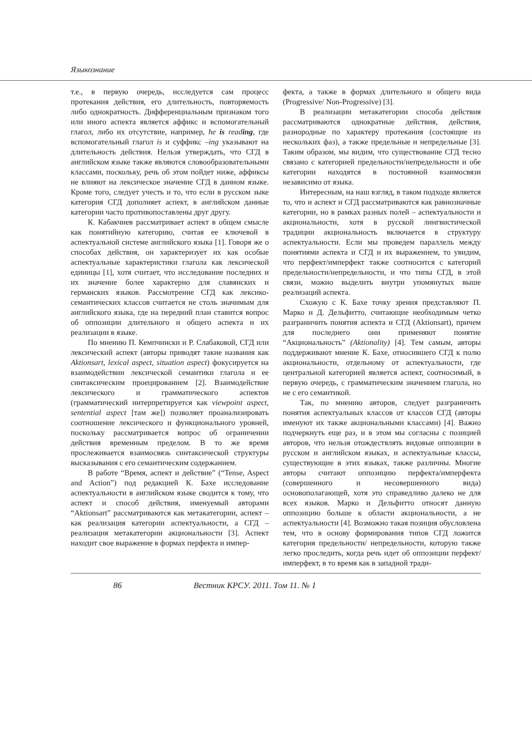Языкознание
т.е., в первую очередь, исследуется сам процесс протекания действия, его длительность, повторяемость либо однократность. Дифференциальным признаком того или иного аспекта является аффикс и вспомогательный глагол, либо их отсутствие, например, he is reading, где вспомогательный глагол is и суффикс –ing указывают на длительность действия. Нельзя утверждать, что СГД в английском языке также являются словообразовательными классами, поскольку, речь об этом пойдет ниже, аффиксы не влияют на лексическое значение СГД в данном языке. Кроме того, следует учесть и то, что если в русском зыке категория СГД дополняет аспект, в английском данные категории часто противопоставлены друг другу.
К. Кабакчиев рассматривает аспект в общем смысле как понятийную категорию, считая ее ключевой в аспектуальной системе английского языка [1]. Говоря же о способах действия, он характеризует их как особые аспектуальные характеристики глагола как лексической единицы [1], хотя считает, что исследование последних и их значение более характерно для славянских и германских языков. Рассмотрение СГД как лексико-семантических классов считается не столь значимым для английского языка, где на передний план ставится вопрос об оппозиции длительного и общего аспекта и их реализации в языке.
По мнению П. Кемпчински и Р. Слабаковой, СГД или лексический аспект (авторы приводят такие названия как Aktionsart, lexical aspect, situation aspect) фокусируется на взаимодействии лексической семантики глагола и ее синтаксическим проецированием [2]. Взаимодействие лексического и грамматического аспектов (грамматический интерпретируется как viewpoint aspect, sentential aspect [там же]) позволяет проанализировать соотношение лексического и функционального уровней, поскольку рассматривается вопрос об ограничении действия временным пределом. В то же время прослеживается взаимосвязь синтаксической структуры высказывания с его семантическим содержанием.
В работе “Время, аспект и действие” (“Tense, Aspect and Action”) под редакцией К. Бахе исследование аспектуальности в английском языке сводится к тому, что аспект и способ действия, именуемый авторами “Aktionsart” рассматриваются как метакатегории, аспект – как реализация категории аспектуальности, а СГД – реализация метакатегории акциональности [3]. Аспект находит свое выражение в формах перфекта и импер-
фекта, а также в формах длительного и общего вида (Progressive/ Non-Progressive) [3].
В реализации метакатегории способа действия рассматриваются однократные действия, действия, разнородные по характеру протекания (состоящие из нескольких фаз), а также предельные и непредельные [3]. Таким образом, мы видим, что существование СГД тесно связано с категорией предельности/непредельности и обе категории находятся в постоянной взаимосвязи независимо от языка.
Интересным, на наш взгляд, в таком подходе является то, что и аспект и СГД рассматриваются как равнозначные категории, но в рамках разных полей – аспектуальности и акциональности, хотя в русской лингвистической традиции акциональность включается в структуру аспектуальности. Если мы проведем параллель между понятиями аспекта и СГД и их выражением, то увидим, что перфект/имперфект также соотносится с категорий предельности/непредельности, и что типы СГД, в этой связи, можно выделить внутри упомянутых выше реализаций аспекта.
Схожую с К. Бахе точку зрения представляют П. Марко и Д. Дельфитто, считающие необходимым четко разграничить понятия аспекта и СГД (Aktionsart), причем для последнего они применяют понятие “Акциональность” (Aktionality) [4]. Тем самым, авторы поддерживают мнение К. Бахе, относившего СГД к полю акциональности, отдельному от аспектуальности, где центральной категорией является аспект, соотносимый, в первую очередь, с грамматическим значением глагола, но не с его семантикой.
Так, по мнению авторов, следует разграничить понятия аспектуальных классов от классов СГД (авторы именуют их также акциональными классами) [4]. Важно подчеркнуть еще раз, и в этом мы согласны с позицией авторов, что нельзя отождествлять видовые оппозиции в русском и английском языках, и аспектуальные классы, существующие в этих языках, также различны. Многие авторы считают оппозицию перфекта/имперфекта (совершенного и несовершенного вида) основополагающей, хотя это справедливо далеко не для всех языков. Марко и Дельфитто относят данную оппозицию больше к области акциональности, а не аспектуальности [4]. Возможно такая позиция обусловлена тем, что в основу формирования типов СГД ложится категория предельности/ непредельности, которую также легко проследить, когда речь идет об оппозиции перфект/ имперфект, в то время как в западной тради-
86 Вестник КРСУ. 2011. Том 11. № 1